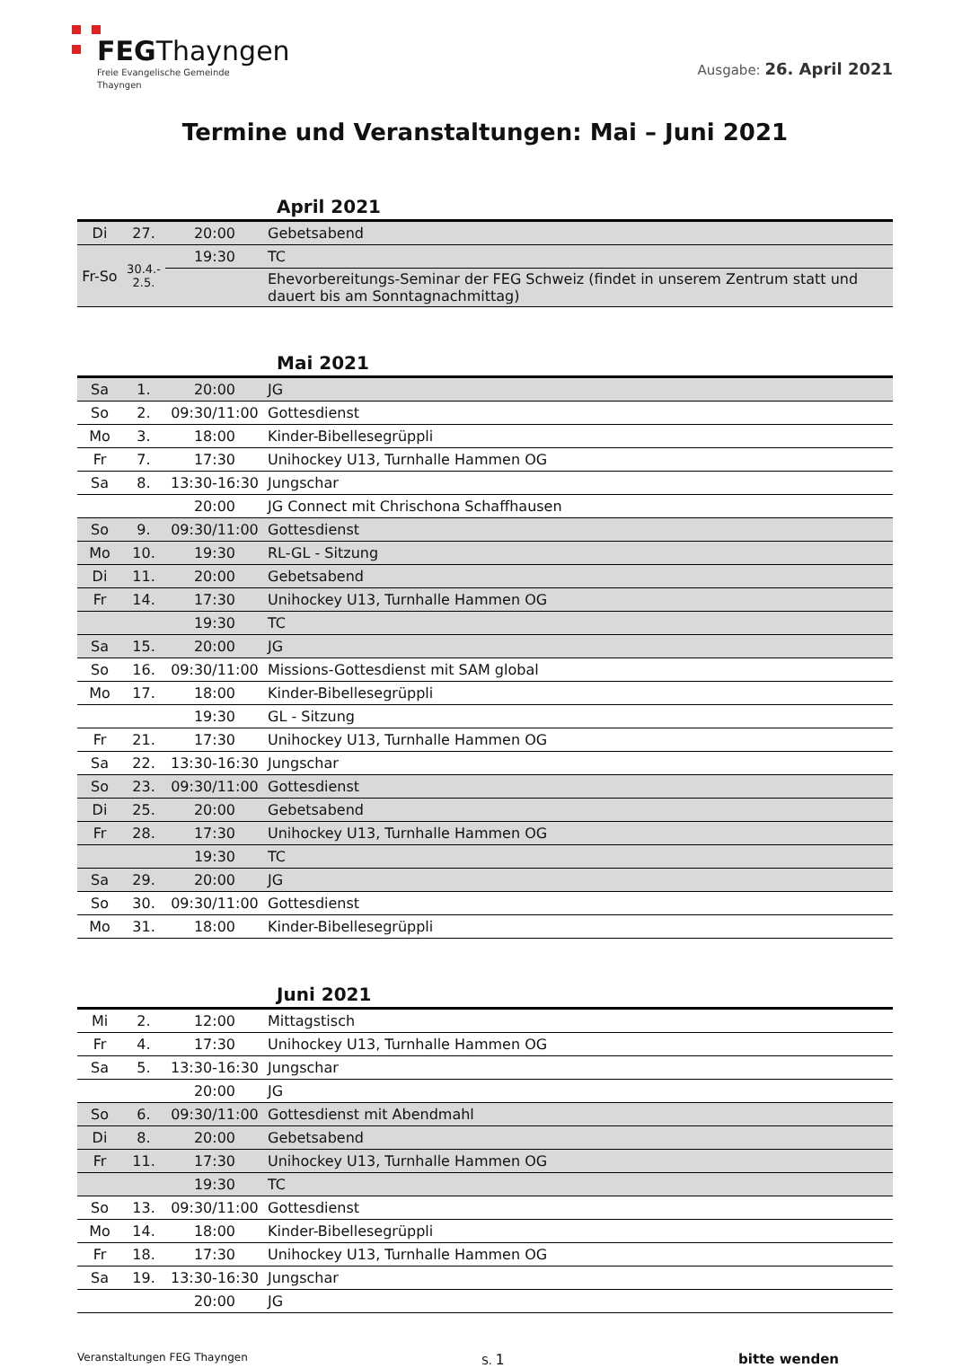FEGThayngen
Freie Evangelische Gemeinde
Thayngen
Ausgabe: 26. April 2021
Termine und Veranstaltungen: Mai – Juni 2021
April 2021
| Di | 27. | 20:00 | Gebetsabend |
| Fr-So | 30.4.- 2.5. | 19:30 | TC |
| | | | Ehevorbereitungs-Seminar der FEG Schweiz (findet in unserem Zentrum statt und dauert bis am Sonntagnachmittag) |
Mai 2021
| Sa | 1. | 20:00 | JG |
| So | 2. | 09:30/11:00 | Gottesdienst |
| Mo | 3. | 18:00 | Kinder-Bibellesegrüppli |
| Fr | 7. | 17:30 | Unihockey U13, Turnhalle Hammen OG |
| Sa | 8. | 13:30-16:30 | Jungschar |
| | | 20:00 | JG Connect mit Chrischona Schaffhausen |
| So | 9. | 09:30/11:00 | Gottesdienst |
| Mo | 10. | 19:30 | RL-GL - Sitzung |
| Di | 11. | 20:00 | Gebetsabend |
| Fr | 14. | 17:30 | Unihockey U13, Turnhalle Hammen OG |
| | | 19:30 | TC |
| Sa | 15. | 20:00 | JG |
| So | 16. | 09:30/11:00 | Missions-Gottesdienst mit SAM global |
| Mo | 17. | 18:00 | Kinder-Bibellesegrüppli |
| | | 19:30 | GL - Sitzung |
| Fr | 21. | 17:30 | Unihockey U13, Turnhalle Hammen OG |
| Sa | 22. | 13:30-16:30 | Jungschar |
| So | 23. | 09:30/11:00 | Gottesdienst |
| Di | 25. | 20:00 | Gebetsabend |
| Fr | 28. | 17:30 | Unihockey U13, Turnhalle Hammen OG |
| | | 19:30 | TC |
| Sa | 29. | 20:00 | JG |
| So | 30. | 09:30/11:00 | Gottesdienst |
| Mo | 31. | 18:00 | Kinder-Bibellesegrüppli |
Juni 2021
| Mi | 2. | 12:00 | Mittagstisch |
| Fr | 4. | 17:30 | Unihockey U13, Turnhalle Hammen OG |
| Sa | 5. | 13:30-16:30 | Jungschar |
| | | 20:00 | JG |
| So | 6. | 09:30/11:00 | Gottesdienst mit Abendmahl |
| Di | 8. | 20:00 | Gebetsabend |
| Fr | 11. | 17:30 | Unihockey U13, Turnhalle Hammen OG |
| | | 19:30 | TC |
| So | 13. | 09:30/11:00 | Gottesdienst |
| Mo | 14. | 18:00 | Kinder-Bibellesegrüppli |
| Fr | 18. | 17:30 | Unihockey U13, Turnhalle Hammen OG |
| Sa | 19. | 13:30-16:30 | Jungschar |
| | | 20:00 | JG |
Veranstaltungen FEG Thayngen S. 1 bitte wenden